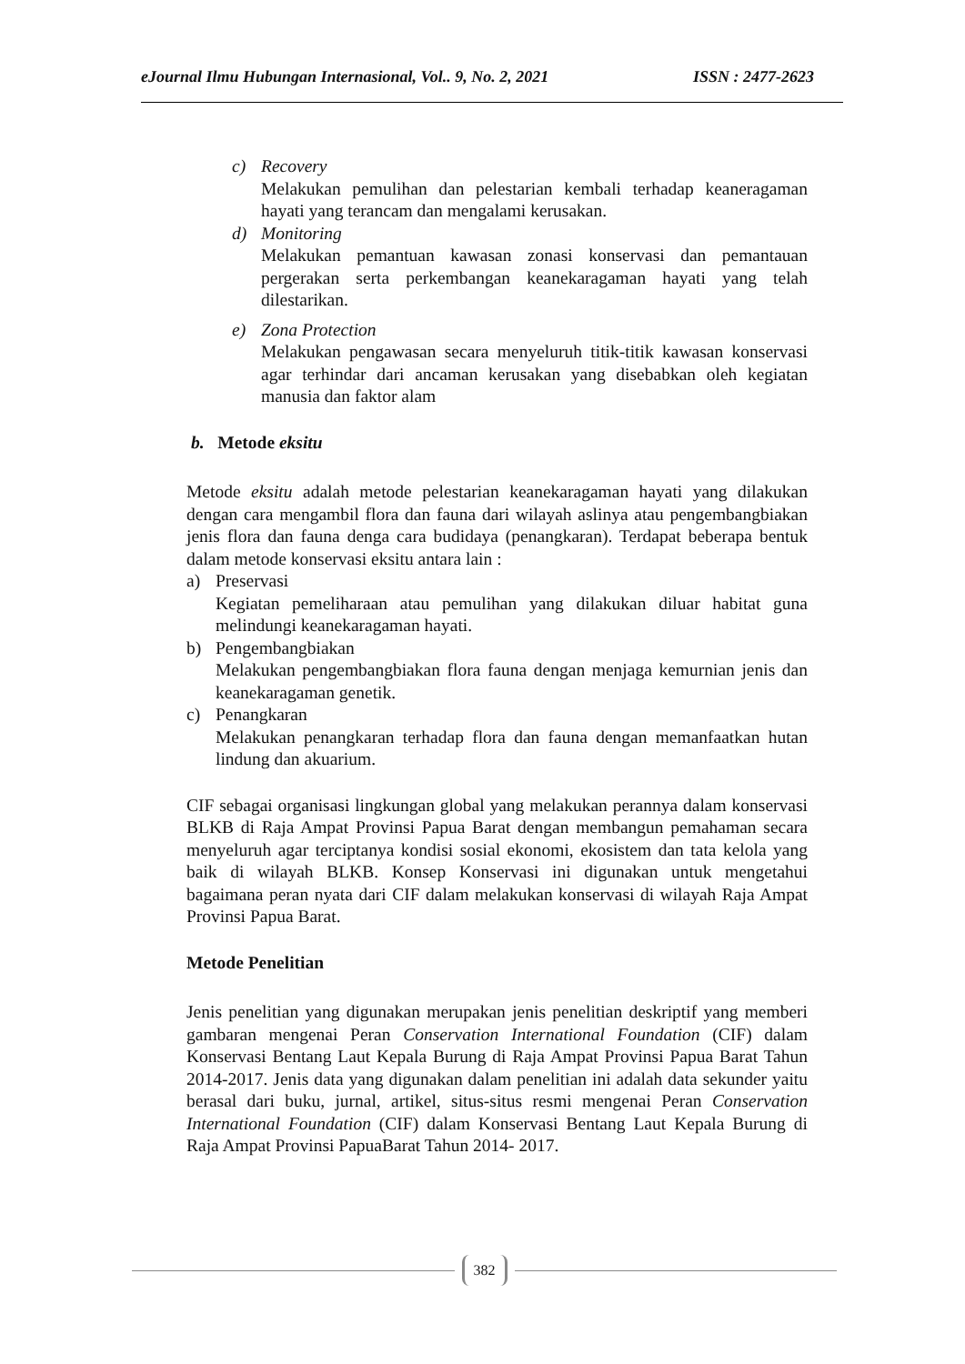eJournal Ilmu Hubungan Internasional, Vol.. 9, No. 2, 2021 ISSN : 2477-2623
c) Recovery
Melakukan pemulihan dan pelestarian kembali terhadap keaneragaman hayati yang terancam dan mengalami kerusakan.
d) Monitoring
Melakukan pemantuan kawasan zonasi konservasi dan pemantauan pergerakan serta perkembangan keanekaragaman hayati yang telah dilestarikan.
e) Zona Protection
Melakukan pengawasan secara menyeluruh titik-titik kawasan konservasi agar terhindar dari ancaman kerusakan yang disebabkan oleh kegiatan manusia dan faktor alam
b. Metode eksitu
Metode eksitu adalah metode pelestarian keanekaragaman hayati yang dilakukan dengan cara mengambil flora dan fauna dari wilayah aslinya atau pengembangbiakan jenis flora dan fauna denga cara budidaya (penangkaran). Terdapat beberapa bentuk dalam metode konservasi eksitu antara lain :
a) Preservasi
Kegiatan pemeliharaan atau pemulihan yang dilakukan diluar habitat guna melindungi keanekaragaman hayati.
b) Pengembangbiakan
Melakukan pengembangbiakan flora fauna dengan menjaga kemurnian jenis dan keanekaragaman genetik.
c) Penangkaran
Melakukan penangkaran terhadap flora dan fauna dengan memanfaatkan hutan lindung dan akuarium.
CIF sebagai organisasi lingkungan global yang melakukan perannya dalam konservasi BLKB di Raja Ampat Provinsi Papua Barat dengan membangun pemahaman secara menyeluruh agar terciptanya kondisi sosial ekonomi, ekosistem dan tata kelola yang baik di wilayah BLKB. Konsep Konservasi ini digunakan untuk mengetahui bagaimana peran nyata dari CIF dalam melakukan konservasi di wilayah Raja Ampat Provinsi Papua Barat.
Metode Penelitian
Jenis penelitian yang digunakan merupakan jenis penelitian deskriptif yang memberi gambaran mengenai Peran Conservation International Foundation (CIF) dalam Konservasi Bentang Laut Kepala Burung di Raja Ampat Provinsi Papua Barat Tahun 2014-2017. Jenis data yang digunakan dalam penelitian ini adalah data sekunder yaitu berasal dari buku, jurnal, artikel, situs-situs resmi mengenai Peran Conservation International Foundation (CIF) dalam Konservasi Bentang Laut Kepala Burung di Raja Ampat Provinsi PapuaBarat Tahun 2014- 2017.
382